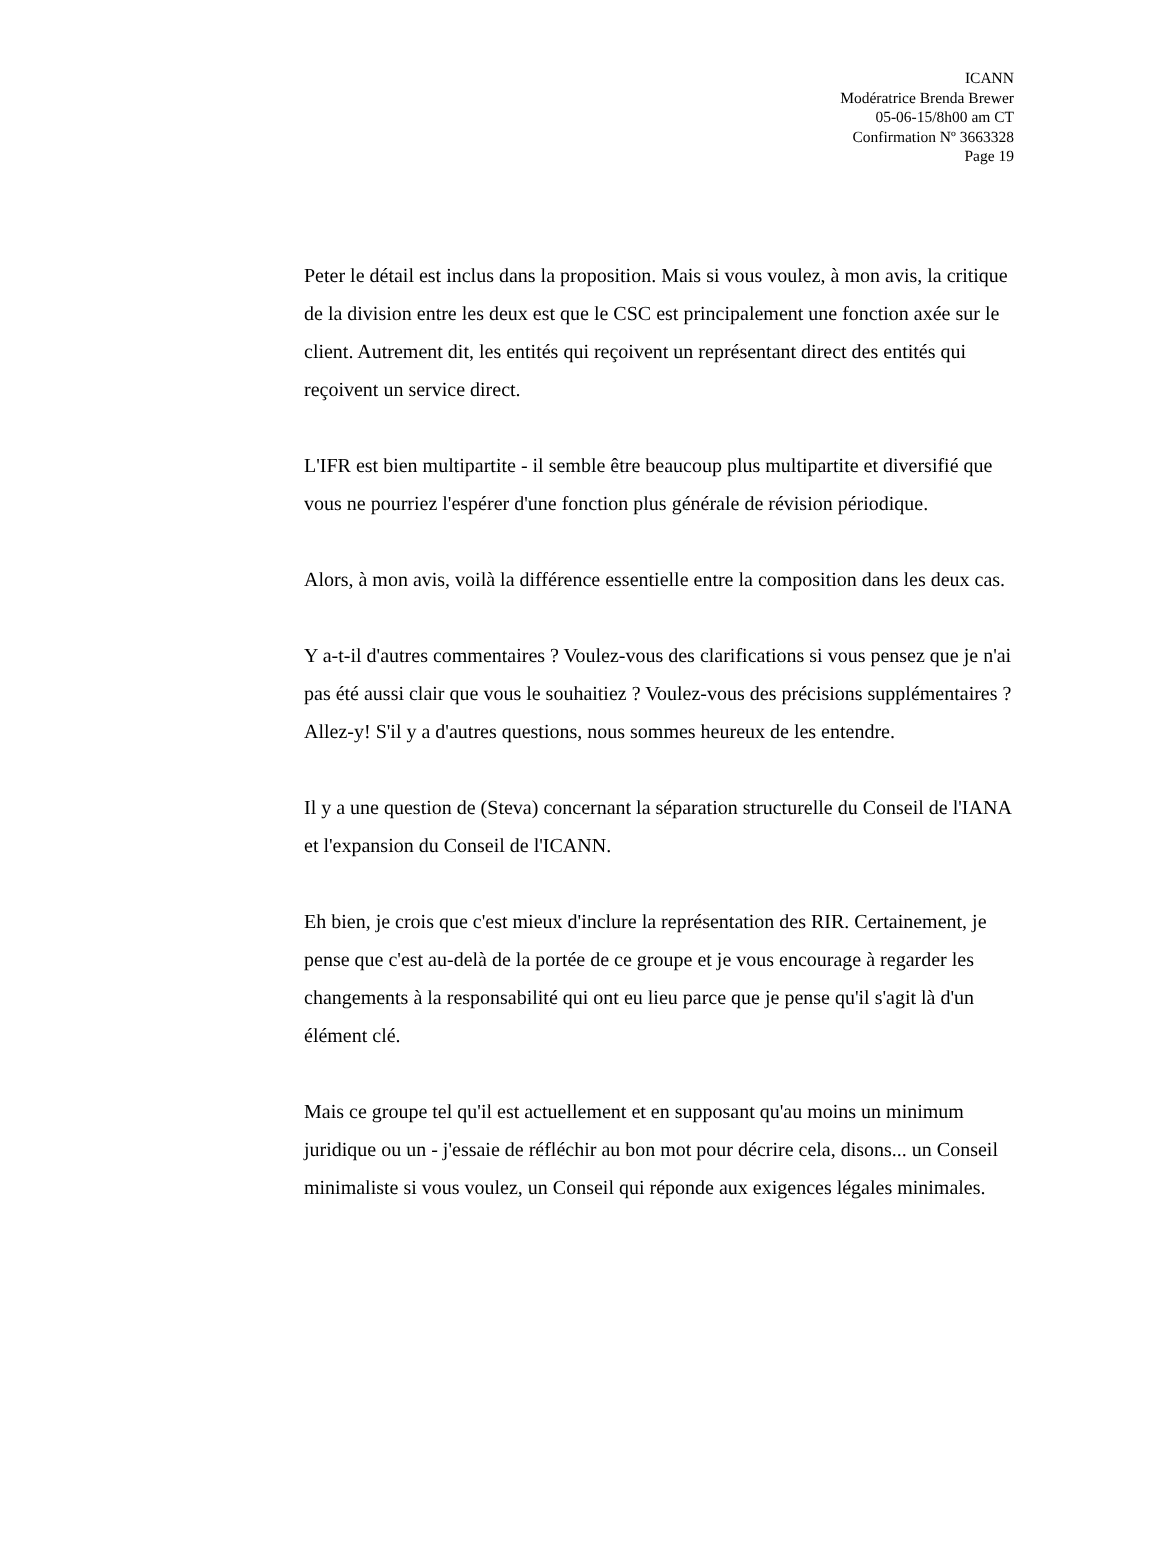ICANN
Modératrice Brenda Brewer
05-06-15/8h00 am CT
Confirmation Nº 3663328
Page 19
Peter le détail est inclus dans la proposition. Mais si vous voulez, à mon avis, la critique de la division entre les deux est que le CSC est principalement une fonction axée sur le client. Autrement dit, les entités qui reçoivent un représentant direct des entités qui reçoivent un service direct.
L'IFR est bien multipartite - il semble être beaucoup plus multipartite et diversifié que vous ne pourriez l'espérer d'une fonction plus générale de révision périodique.
Alors, à mon avis, voilà la différence essentielle entre la composition dans les deux cas.
Y a-t-il d'autres commentaires ? Voulez-vous des clarifications si vous pensez que je n'ai pas été aussi clair que vous le souhaitiez ? Voulez-vous des précisions supplémentaires ? Allez-y! S'il y a d'autres questions, nous sommes heureux de les entendre.
Il y a une question de (Steva) concernant la séparation structurelle du Conseil de l'IANA et l'expansion du Conseil de l'ICANN.
Eh bien, je crois que c'est mieux d'inclure la représentation des RIR. Certainement, je pense que c'est au-delà de la portée de ce groupe et je vous encourage à regarder les changements à la responsabilité qui ont eu lieu parce que je pense qu'il s'agit là d'un élément clé.
Mais ce groupe tel qu'il est actuellement et en supposant qu'au moins un minimum juridique ou un - j'essaie de réfléchir au bon mot pour décrire cela, disons... un Conseil minimaliste si vous voulez, un Conseil qui réponde aux exigences légales minimales.